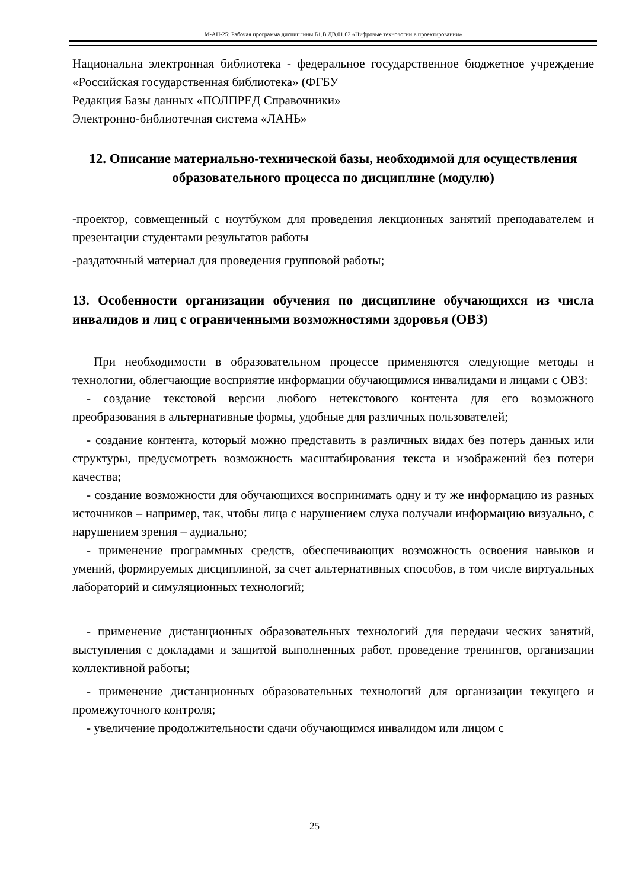М-АН-25: Рабочая программа дисциплины Б1.В.ДВ.01.02 «Цифровые технологии в проектировании»
Национальна электронная библиотека - федеральное государственное бюджетное учреждение «Российская государственная библиотека» (ФГБУ
Редакция Базы данных «ПОЛПРЕД Справочники»
Электронно-библиотечная система «ЛАНЬ»
12. Описание материально-технической базы, необходимой для осуществления образовательного процесса по дисциплине (модулю)
-проектор, совмещенный с ноутбуком для проведения лекционных занятий преподавателем и презентации студентами результатов работы
-раздаточный материал для проведения групповой работы;
13. Особенности организации обучения по дисциплине обучающихся из числа инвалидов и лиц с ограниченными возможностями здоровья (ОВЗ)
При необходимости в образовательном процессе применяются следующие методы и технологии, облегчающие восприятие информации обучающимися инвалидами и лицами с ОВЗ:
- создание текстовой версии любого нетекстового контента для его возможного преобразования в альтернативные формы, удобные для различных пользователей;
- создание контента, который можно представить в различных видах без потерь данных или структуры, предусмотреть возможность масштабирования текста и изображений без потери качества;
- создание возможности для обучающихся воспринимать одну и ту же информацию из разных источников – например, так, чтобы лица с нарушением слуха получали информацию визуально, с нарушением зрения – аудиально;
- применение программных средств, обеспечивающих возможность освоения навыков и умений, формируемых дисциплиной, за счет альтернативных способов, в том числе виртуальных лабораторий и симуляционных технологий;
- применение дистанционных образовательных технологий для передачи ческих занятий, выступления с докладами и защитой выполненных работ, проведение тренингов, организации коллективной работы;
- применение дистанционных образовательных технологий для организации текущего и промежуточного контроля;
- увеличение продолжительности сдачи обучающимся инвалидом или лицом с
25